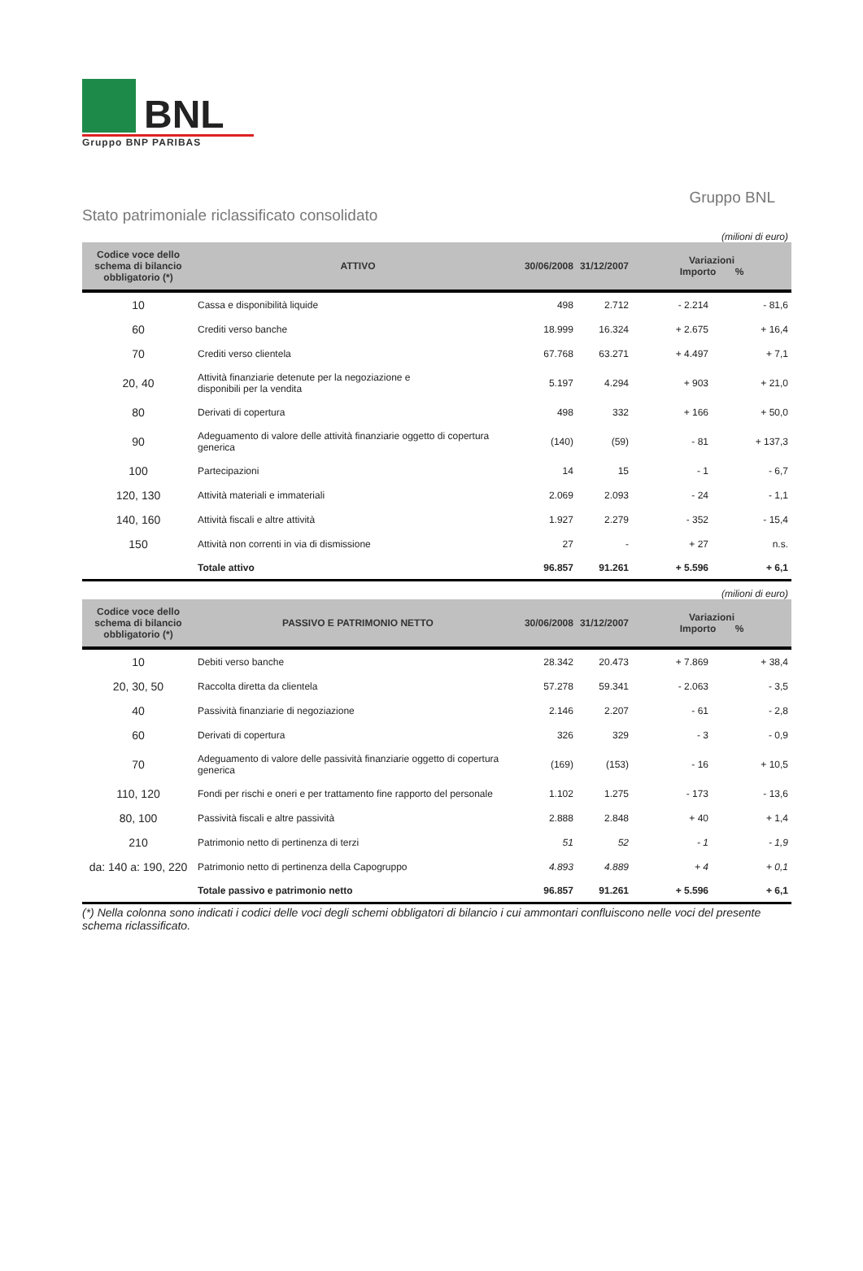BNL
Gruppo BNP PARIBAS
Stato patrimoniale riclassificato consolidato
Gruppo BNL
(milioni di euro)
| Codice voce dello schema di bilancio obbligatorio (*) | ATTIVO | 30/06/2008 | 31/12/2007 | Variazioni Importo % | |
| --- | --- | --- | --- | --- | --- |
| 10 | Cassa e disponibilità liquide | 498 | 2.712 | - 2.214 | - 81,6 |
| 60 | Crediti verso banche | 18.999 | 16.324 | + 2.675 | + 16,4 |
| 70 | Crediti verso clientela | 67.768 | 63.271 | + 4.497 | + 7,1 |
| 20, 40 | Attività finanziarie detenute per la negoziazione e disponibili per la vendita | 5.197 | 4.294 | + 903 | + 21,0 |
| 80 | Derivati di copertura | 498 | 332 | + 166 | + 50,0 |
| 90 | Adeguamento di valore delle attività finanziarie oggetto di copertura generica | (140) | (59) | - 81 | + 137,3 |
| 100 | Partecipazioni | 14 | 15 | - 1 | - 6,7 |
| 120, 130 | Attività materiali e immateriali | 2.069 | 2.093 | - 24 | - 1,1 |
| 140, 160 | Attività fiscali e altre attività | 1.927 | 2.279 | - 352 | - 15,4 |
| 150 | Attività non correnti in via di dismissione | 27 | - | + 27 | n.s. |
| | Totale attivo | 96.857 | 91.261 | + 5.596 | + 6,1 |
(milioni di euro)
| Codice voce dello schema di bilancio obbligatorio (*) | PASSIVO E PATRIMONIO NETTO | 30/06/2008 | 31/12/2007 | Variazioni Importo % | |
| --- | --- | --- | --- | --- | --- |
| 10 | Debiti verso banche | 28.342 | 20.473 | + 7.869 | + 38,4 |
| 20, 30, 50 | Raccolta diretta da clientela | 57.278 | 59.341 | - 2.063 | - 3,5 |
| 40 | Passività finanziarie di negoziazione | 2.146 | 2.207 | - 61 | - 2,8 |
| 60 | Derivati di copertura | 326 | 329 | - 3 | - 0,9 |
| 70 | Adeguamento di valore delle passività finanziarie oggetto di copertura generica | (169) | (153) | - 16 | + 10,5 |
| 110, 120 | Fondi per rischi e oneri e per trattamento fine rapporto del personale | 1.102 | 1.275 | - 173 | - 13,6 |
| 80, 100 | Passività fiscali e altre passività | 2.888 | 2.848 | + 40 | + 1,4 |
| 210 | Patrimonio netto di pertinenza di terzi | 51 | 52 | - 1 | - 1,9 |
| da: 140 a: 190, 220 | Patrimonio netto di pertinenza della Capogruppo | 4.893 | 4.889 | + 4 | + 0,1 |
| | Totale passivo e patrimonio netto | 96.857 | 91.261 | + 5.596 | + 6,1 |
(*) Nella colonna sono indicati i codici delle voci degli schemi obbligatori di bilancio i cui ammontari confluiscono nelle voci del presente schema riclassificato.